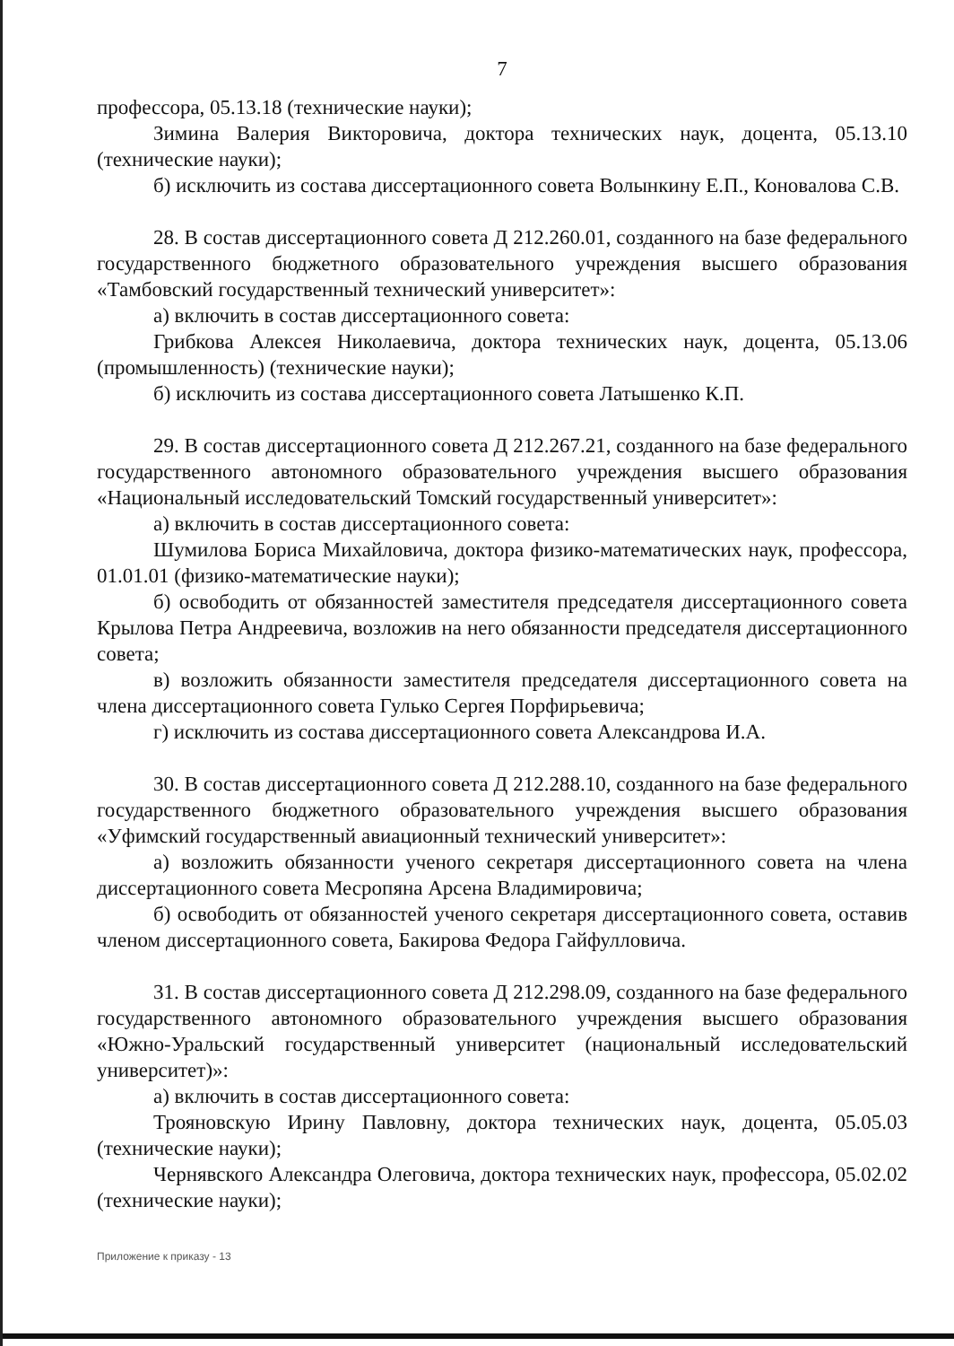7
профессора, 05.13.18 (технические науки);
Зимина Валерия Викторовича, доктора технических наук, доцента, 05.13.10 (технические науки);
б) исключить из состава диссертационного совета Волынкину Е.П., Коновалова С.В.
28. В состав диссертационного совета Д 212.260.01, созданного на базе федерального государственного бюджетного образовательного учреждения высшего образования «Тамбовский государственный технический университет»:
а) включить в состав диссертационного совета:
Грибкова Алексея Николаевича, доктора технических наук, доцента, 05.13.06 (промышленность) (технические науки);
б) исключить из состава диссертационного совета Латышенко К.П.
29. В состав диссертационного совета Д 212.267.21, созданного на базе федерального государственного автономного образовательного учреждения высшего образования «Национальный исследовательский Томский государственный университет»:
а) включить в состав диссертационного совета:
Шумилова Бориса Михайловича, доктора физико-математических наук, профессора, 01.01.01 (физико-математические науки);
б) освободить от обязанностей заместителя председателя диссертационного совета Крылова Петра Андреевича, возложив на него обязанности председателя диссертационного совета;
в) возложить обязанности заместителя председателя диссертационного совета на члена диссертационного совета Гулько Сергея Порфирьевича;
г) исключить из состава диссертационного совета Александрова И.А.
30. В состав диссертационного совета Д 212.288.10, созданного на базе федерального государственного бюджетного образовательного учреждения высшего образования «Уфимский государственный авиационный технический университет»:
а) возложить обязанности ученого секретаря диссертационного совета на члена диссертационного совета Месропяна Арсена Владимировича;
б) освободить от обязанностей ученого секретаря диссертационного совета, оставив членом диссертационного совета, Бакирова Федора Гайфулловича.
31. В состав диссертационного совета Д 212.298.09, созданного на базе федерального государственного автономного образовательного учреждения высшего образования «Южно-Уральский государственный университет (национальный исследовательский университет)»:
а) включить в состав диссертационного совета:
Трояновскую Ирину Павловну, доктора технических наук, доцента, 05.05.03 (технические науки);
Чернявского Александра Олеговича, доктора технических наук, профессора, 05.02.02 (технические науки);
Приложение к приказу - 13